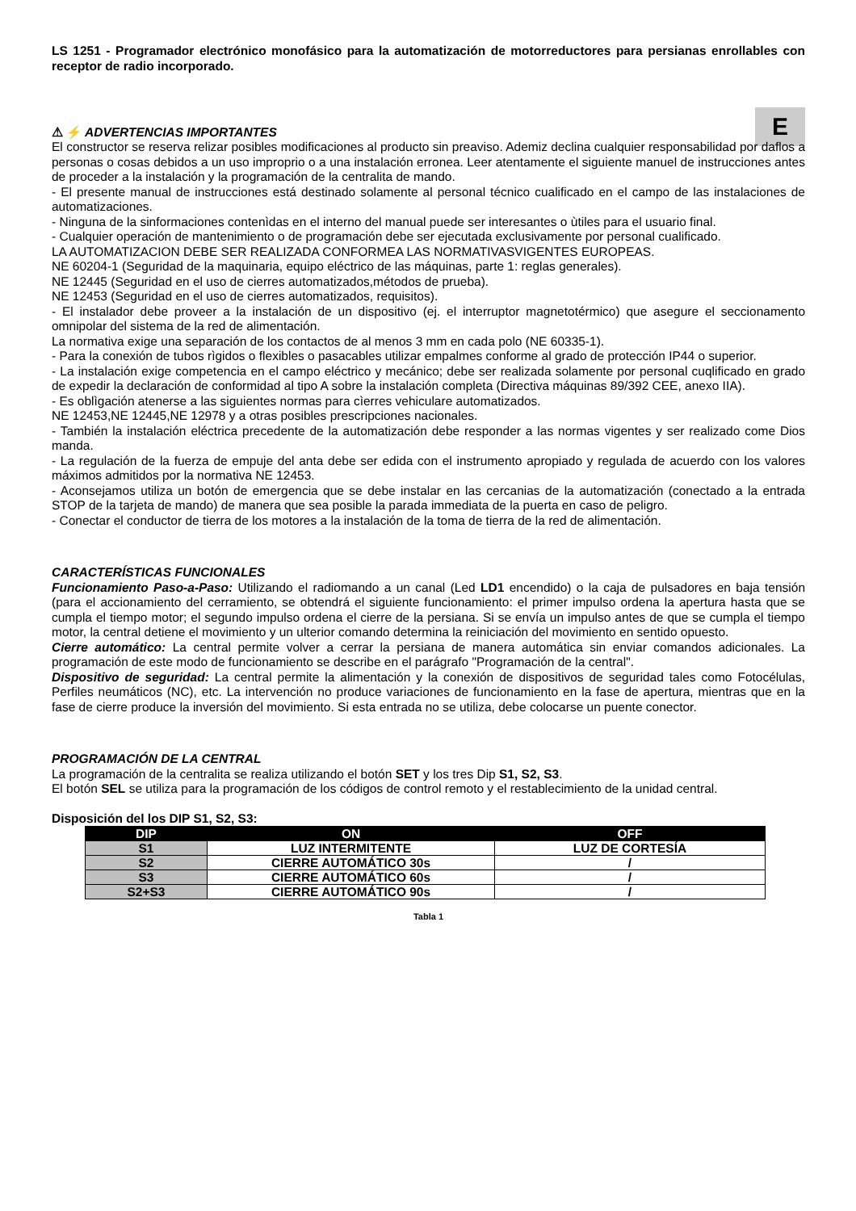LS 1251 - Programador electrónico monofásico para la automatización de motorreductores para persianas enrollables con receptor de radio incorporado.
⚠ ⚡ ADVERTENCIAS IMPORTANTES
E
El constructor se reserva relizar posibles modificaciones al producto sin preaviso. Ademiz declina cualquier responsabilidad por daflos a personas o cosas debidos a un uso improprio o a una instalación erronea. Leer atentamente el siguiente manuel de instrucciones antes de proceder a la instalación y la programación de la centralita de mando.
- El presente manual de instrucciones está destinado solamente al personal técnico cualificado en el campo de las instalaciones de automatizaciones.
- Ninguna de la sinformaciones contenìdas en el interno del manual puede ser interesantes o ùtiles para el usuario final.
- Cualquier operación de mantenimiento o de programación debe ser ejecutada exclusivamente por personal cualificado.
LA AUTOMATIZACION DEBE SER REALIZADA CONFORMEA LAS NORMATIVASVIGENTES EUROPEAS.
NE 60204-1 (Seguridad de la maquinaria, equipo eléctrico de las máquinas, parte 1: reglas generales).
NE 12445 (Seguridad en el uso de cierres automatizados,métodos de prueba).
NE 12453 (Seguridad en el uso de cierres automatizados, requisitos).
- El instalador debe proveer a la instalación de un dispositivo (ej. el interruptor magnetotérmico) que asegure el seccionamento omnipolar del sistema de la red de alimentación.
La normativa exige una separación de los contactos de al menos 3 mm en cada polo (NE 60335-1).
- Para la conexión de tubos rìgidos o flexibles o pasacables utilizar empalmes conforme al grado de protección IP44 o superior.
- La instalación exige competencia en el campo eléctrico y mecánico; debe ser realizada solamente por personal cuqlificado en grado de expedir la declaración de conformidad al tipo A sobre la instalación completa (Directiva máquinas 89/392 CEE, anexo IIA).
- Es oblìgación atenerse a las siguientes normas para cìerres vehiculare automatizados.
NE 12453,NE 12445,NE 12978 y a otras posibles prescripciones nacionales.
- También la instalación eléctrica precedente de la automatización debe responder a las normas vigentes y ser realizado come Dios manda.
- La regulación de la fuerza de empuje del anta debe ser edida con el instrumento apropiado y regulada de acuerdo con los valores máximos admitidos por la normativa NE 12453.
- Aconsejamos utiliza un botón de emergencia que se debe instalar en las cercanias de la automatización (conectado a la entrada STOP de la tarjeta de mando) de manera que sea posible la parada immediata de la puerta en caso de peligro.
- Conectar el conductor de tierra de los motores a la instalación de la toma de tierra de la red de alimentación.
CARACTERÍSTICAS FUNCIONALES
Funcionamiento Paso-a-Paso: Utilizando el radiomando a un canal (Led LD1 encendido) o la caja de pulsadores en baja tensión (para el accionamiento del cerramiento, se obtendrá el siguiente funcionamiento: el primer impulso ordena la apertura hasta que se cumpla el tiempo motor; el segundo impulso ordena el cierre de la persiana. Si se envía un impulso antes de que se cumpla el tiempo motor, la central detiene el movimiento y un ulterior comando determina la reiniciación del movimiento en sentido opuesto.
Cierre automático: La central permite volver a cerrar la persiana de manera automática sin enviar comandos adicionales. La programación de este modo de funcionamiento se describe en el parágrafo "Programación de la central".
Dispositivo de seguridad: La central permite la alimentación y la conexión de dispositivos de seguridad tales como Fotocélulas, Perfiles neumáticos (NC), etc. La intervención no produce variaciones de funcionamiento en la fase de apertura, mientras que en la fase de cierre produce la inversión del movimiento. Si esta entrada no se utiliza, debe colocarse un puente conector.
PROGRAMACIÓN DE LA CENTRAL
La programación de la centralita se realiza utilizando el botón SET y los tres Dip S1, S2, S3.
El botón SEL se utiliza para la programación de los códigos de control remoto y el restablecimiento de la unidad central.
Disposición del los DIP S1, S2, S3:
| DIP | ON | OFF |
| --- | --- | --- |
| S1 | LUZ INTERMITENTE | LUZ DE CORTESÍA |
| S2 | CIERRE AUTOMÁTICO 30s | / |
| S3 | CIERRE AUTOMÁTICO 60s | / |
| S2+S3 | CIERRE AUTOMÁTICO 90s | / |
Tabla 1